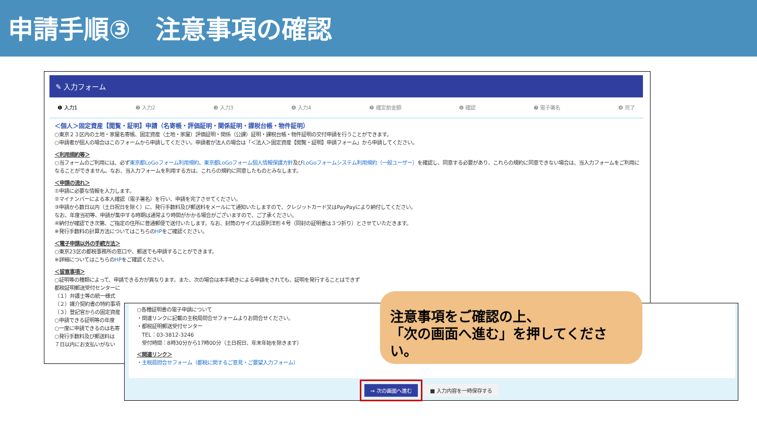申請手順③　注意事項の確認
✎ 入力フォーム
❶ 入力1 ❷ 入力2 ❸ 入力3 ❹ 入力4 ❺ 確定前金額 ❻ 確認 ❼ 電子署名 ❽ 完了
＜個人＞固定資産【閲覧・証明】申請（名寄帳・評価証明・関係証明・課税台帳・物件証明）
○東京２３区内の土地・家屋名寄帳、固定資産（土地・家屋）評価証明・関係（公課）証明・課税台帳・物件証明の交付申請を行うことができます。
○申請者が個人の場合はこのフォームから申請してください。申請者が法人の場合は「＜法人＞固定資産【閲覧・証明】申請フォーム」から申請してください。
＜利用規約等＞
○当フォームのご利用には、必ず東京都LoGoフォーム利用規約、東京都LoGoフォーム個人情報保護方針及びLoGoフォームシステム利用規約（一般ユーザー）を確認し、同意する必要があり、これらの規約に同意できない場合は、当入力フォームをご利用になることができません。なお、当入力フォームを利用する方は、これらの規約に同意したものとみなします。
＜申請の流れ＞
①申請に必要な情報を入力します。
②マイナンバーによる本人確認（電子署名）を行い、申請を完了させてください。
③申請から数日以内（土日祝日を除く）に、発行手数料及び郵送料をメールにて通知いたしますので、クレジットカード又はPayPayにより納付してください。
なお、年度当初等、申請が集中する時期は通常より時間がかかる場合がございますので、ご了承ください。
④納付が確認でき次第、ご指定の住所に普通郵便で送付いたします。なお、封筒のサイズは原則洋形４号（同封の証明書は３つ折り）とさせていただきます。
※発行手数料の計算方法についてはこちらのHPをご確認ください。
＜電子申請以外の手続方法＞
○東京23区の都税事務所の窓口や、郵送でも申請することができます。
※詳細についてはこちらのHPをご確認ください。
＜留意事項＞
○証明等の種類によって、申請できる方が異なります。また、次の場合は本手続きによる申請をされても、証明を発行することはできず
都税証明郵送受付センターに
（１）弁護士等の統一様式
（２）媒介契約書の特約事項
（３）登記官からの固定資産
○申請できる証明等の年度
○一度に申請できるのは名寄
○発行手数料及び郵送料は
７日以内にお支払いがない
○各種証明書の電子申請について
・関連リンクに記載の主税局問合せフォームよりお問合せください。
・都税証明郵送受付センター
　TEL：03-3812-3246
　受付時間：8時30分から17時00分（土日祝日、年末年始を除きます）
＜関連リンク＞
・主税局問合せフォーム（都税に関するご意見・ご要望入力フォーム）
→ 次の画面へ進む ■ 入力内容を一時保存する
注意事項をご確認の上、
「次の画面へ進む」を押してください。